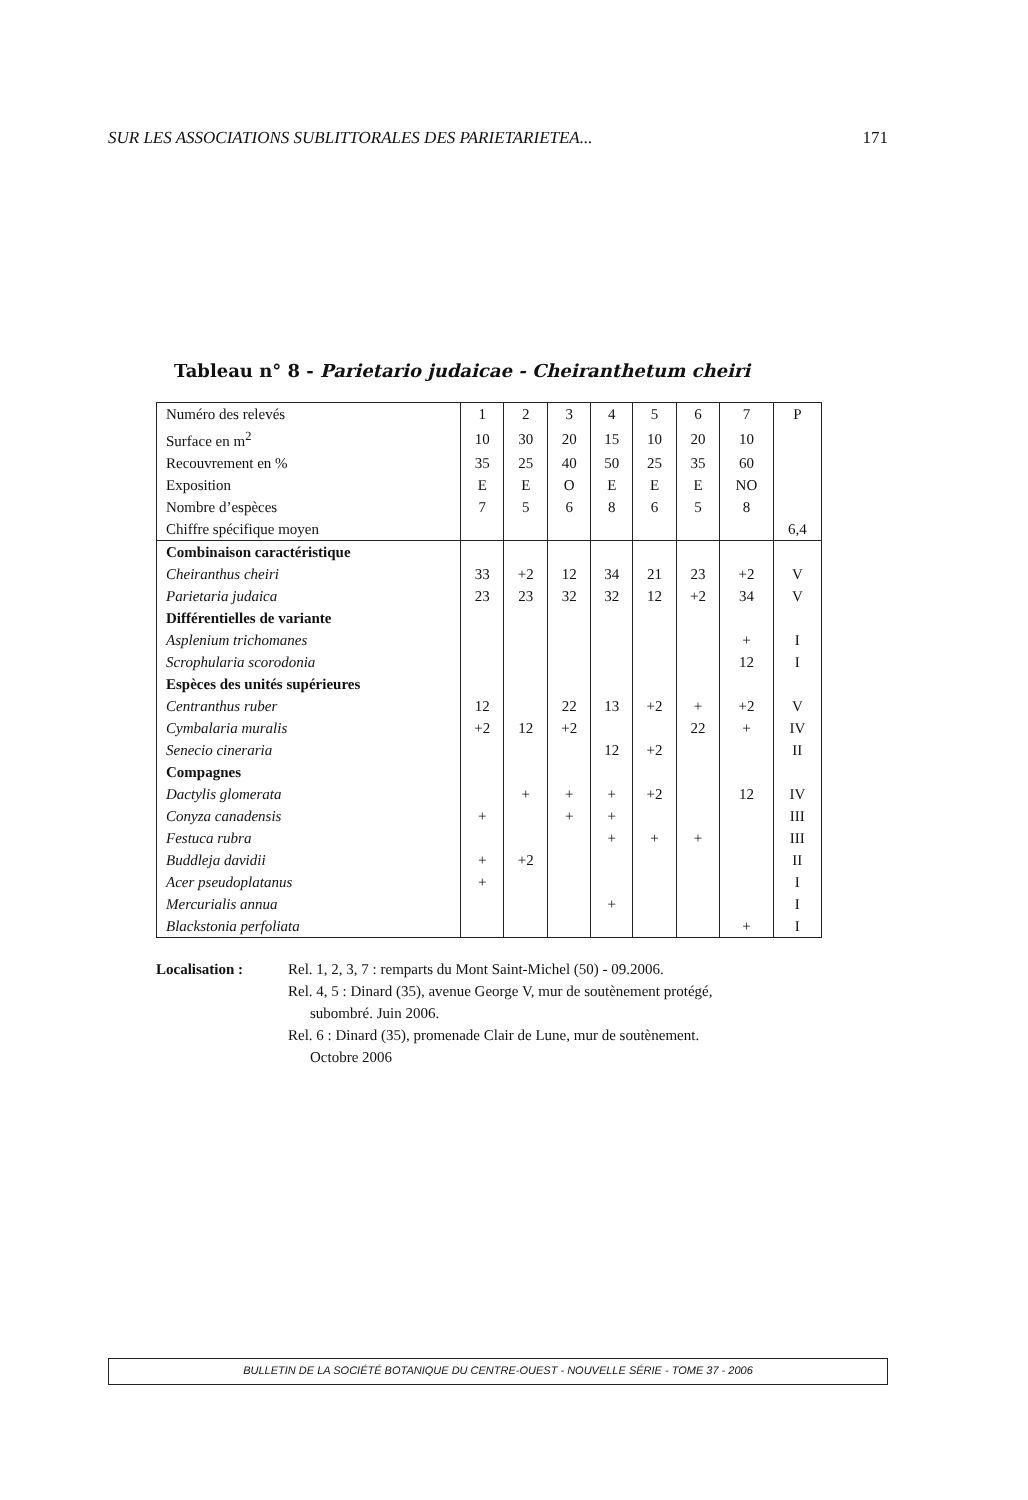SUR LES ASSOCIATIONS SUBLITTORALES DES PARIETARIETEA... 171
Tableau n° 8 - Parietario judaicae - Cheiranthetum cheiri
| Numéro des relevés | 1 | 2 | 3 | 4 | 5 | 6 | 7 | P |
| Surface en m<sup>2</sup> | 10 | 30 | 20 | 15 | 10 | 20 | 10 | |
| Recouvrement en % | 35 | 25 | 40 | 50 | 25 | 35 | 60 | |
| Exposition | E | E | O | E | E | E | NO | |
| Nombre d’espèces | 7 | 5 | 6 | 8 | 6 | 5 | 8 | |
| Chiffre spécifique moyen | | | | | | | | 6,4 |
| Combinaison caractéristique | | | | | | | | |
| Cheiranthus cheiri | 33 | +2 | 12 | 34 | 21 | 23 | +2 | V |
| Parietaria judaica | 23 | 23 | 32 | 32 | 12 | +2 | 34 | V |
| Différentielles de variante | | | | | | | | |
| Asplenium trichomanes | | | | | | | + | I |
| Scrophularia scorodonia | | | | | | | 12 | I |
| Espèces des unités supérieures | | | | | | | | |
| Centranthus ruber | 12 | | 22 | 13 | +2 | + | +2 | V |
| Cymbalaria muralis | +2 | 12 | +2 | | | 22 | + | IV |
| Senecio cineraria | | | | 12 | +2 | | | II |
| Compagnes | | | | | | | | |
| Dactylis glomerata | | + | + | + | +2 | | 12 | IV |
| Conyza canadensis | + | | + | + | | | | III |
| Festuca rubra | | | | + | + | + | | III |
| Buddleja davidii | + | +2 | | | | | | II |
| Acer pseudoplatanus | + | | | | | | | I |
| Mercurialis annua | | | | + | | | | I |
| Blackstonia perfoliata | | | | | | | + | I |
Localisation : Rel. 1, 2, 3, 7 : remparts du Mont Saint-Michel (50) - 09.2006.
Rel. 4, 5 : Dinard (35), avenue George V, mur de soutènement protégé,
subombré. Juin 2006.
Rel. 6 : Dinard (35), promenade Clair de Lune, mur de soutènement.
Octobre 2006
BULLETIN DE LA SOCIÉTÉ BOTANIQUE DU CENTRE-OUEST - NOUVELLE SÉRIE - TOME 37 - 2006